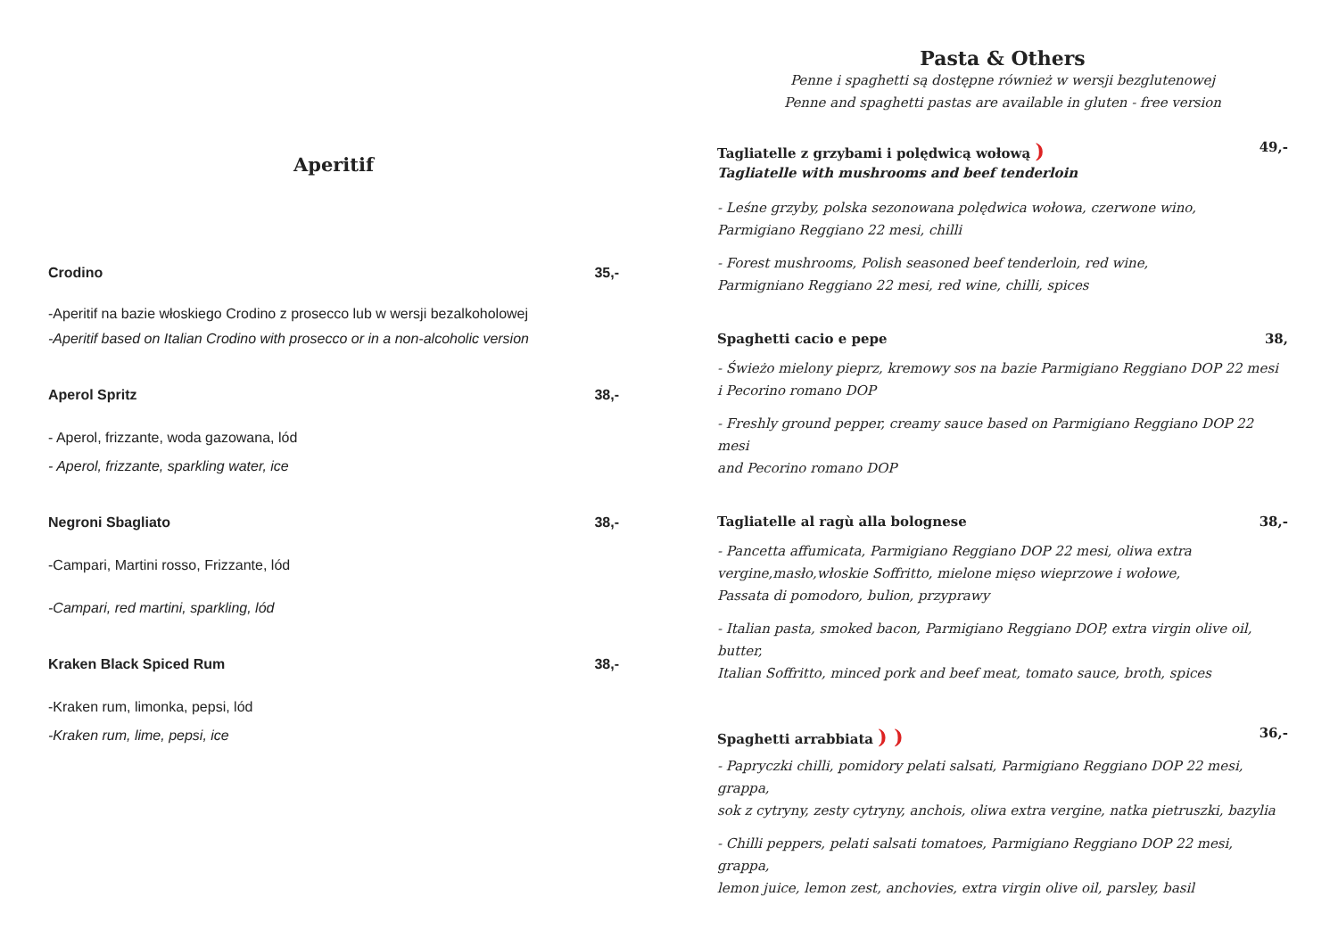Aperitif
Crodino 35,-
-Aperitif na bazie włoskiego Crodino z prosecco lub w wersji bezalkoholowej
-Aperitif based on Italian Crodino with prosecco or in a non-alcoholic version
Aperol Spritz 38,-
- Aperol, frizzante, woda gazowana, lód
- Aperol, frizzante, sparkling water, ice
Negroni Sbagliato 38,-
-Campari, Martini rosso, Frizzante, lód
-Campari, red martini, sparkling, lód
Kraken Black Spiced Rum 38,-
-Kraken rum, limonka, pepsi, lód
-Kraken rum, lime, pepsi, ice
Pasta & Others
Penne i spaghetti są dostępne również w wersji bezglutenowej
Penne and spaghetti pastas are available in gluten - free version
Tagliatelle z grzybami i polędwicą wołową ) 49,-
Tagliatelle with mushrooms and beef tenderloin
- Leśne grzyby, polska sezonowana polędwica wołowa, czerwone wino,
Parmigiano Reggiano 22 mesi, chilli
- Forest mushrooms, Polish seasoned beef tenderloin, red wine,
Parmigniano Reggiano 22 mesi, red wine, chilli, spices
Spaghetti cacio e pepe 38,
- Świeżo mielony pieprz, kremowy sos na bazie Parmigiano Reggiano DOP 22 mesi
i Pecorino romano DOP
- Freshly ground pepper, creamy sauce based on Parmigiano Reggiano DOP 22 mesi
and Pecorino romano DOP
Tagliatelle al ragù alla bolognese 38,-
- Pancetta affumicata, Parmigiano Reggiano DOP 22 mesi, oliwa extra
vergine,masło,włoskie Soffritto, mielone mięso wieprzowe i wołowe,
Passata di pomodoro, bulion, przyprawy
- Italian pasta, smoked bacon, Parmigiano Reggiano DOP, extra virgin olive oil, butter,
Italian Soffritto, minced pork and beef meat, tomato sauce, broth, spices
Spaghetti arrabbiata ) ) 36,-
- Papryczki chilli, pomidory pelati salsati, Parmigiano Reggiano DOP 22 mesi, grappa,
sok z cytryny, zesty cytryny, anchois, oliwa extra vergine, natka pietruszki, bazylia
- Chilli peppers, pelati salsati tomatoes, Parmigiano Reggiano DOP 22 mesi, grappa,
lemon juice, lemon zest, anchovies, extra virgin olive oil, parsley, basil